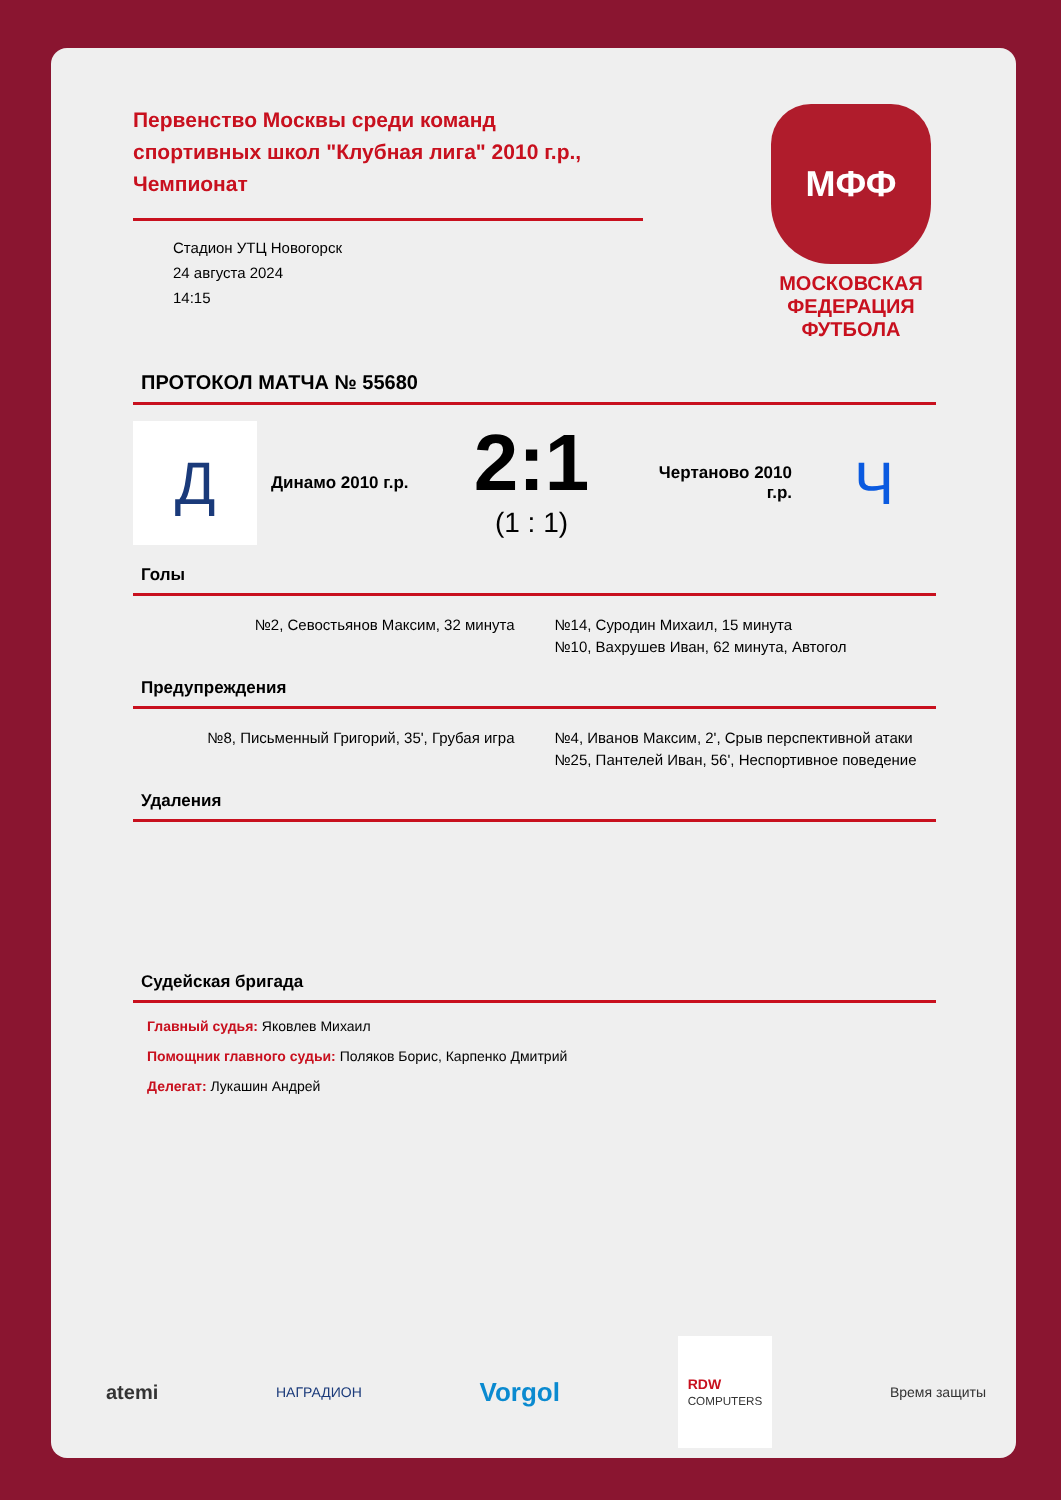Первенство Москвы среди команд спортивных школ "Клубная лига" 2010 г.р., Чемпионат
Стадион УТЦ Новогорск
24 августа 2024
14:15
МФФ
МОСКОВСКАЯ ФЕДЕРАЦИЯ ФУТБОЛА
ПРОТОКОЛ МАТЧА № 55680
Д
Динамо 2010 г.р.
2:1
(1 : 1)
Чертаново 2010 г.р.
Ч
Голы
№2, Севостьянов Максим, 32 минута
№14, Суродин Михаил, 15 минута
№10, Вахрушев Иван, 62 минута, Автогол
Предупреждения
№8, Письменный Григорий, 35', Грубая игра
№4, Иванов Максим, 2', Срыв перспективной атаки
№25, Пантелей Иван, 56', Неспортивное поведение
Удаления
Судейская бригада
Главный судья: Яковлев Михаил
Помощник главного судьи: Поляков Борис, Карпенко Дмитрий
Делегат: Лукашин Андрей
atemi НАГРАДИОН Vorgol RDW
COMPUTERS Время защиты